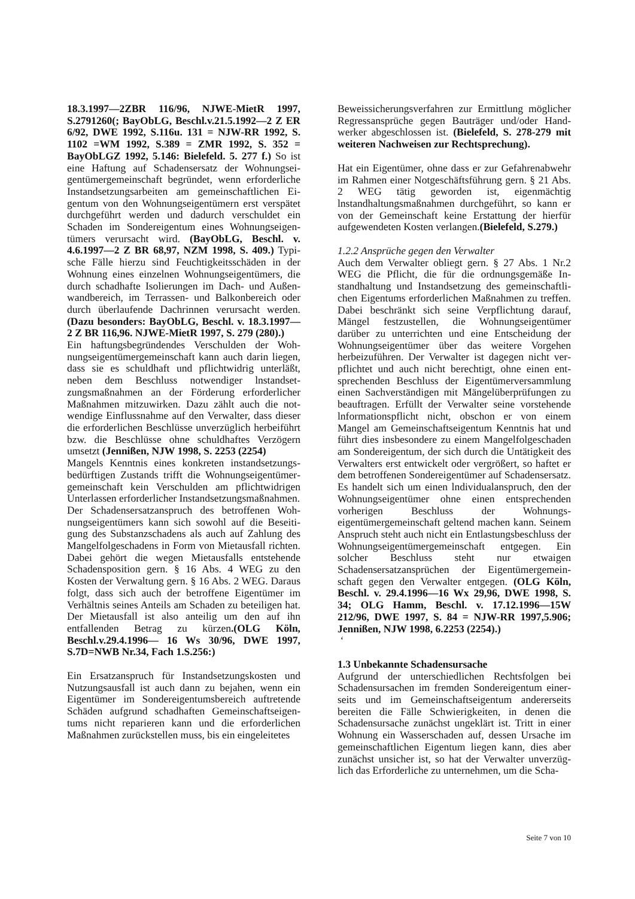18.3.1997—2ZBR 116/96, NJWE-MietR 1997, S.2791260(; BayObLG, Beschl.v.21.5.1992—2 Z ER 6/92, DWE 1992, S.116u. 131 = NJW-RR 1992, S. 1102 =WM 1992, S.389 = ZMR 1992, S. 352 = BayObLGZ 1992, 5.146: Bielefeld. 5. 277 f.) So ist eine Haftung auf Schadensersatz der Wohnungsei­gentümergemeinschaft begründet, wenn erforderliche Instandsetzungsarbeiten am gemeinschaftlichen Ei­gentum von den Wohnungseigentümern erst verspätet durchgeführt werden und dadurch verschuldet ein Schaden im Sondereigentum eines Wohnungseigen­tümers verursacht wird. (BayObLG, Beschl. v. 4.6.1997—2 Z BR 68,97, NZM 1998, S. 409.) Typi­sche Fälle hierzu sind Feuchtigkeitsschäden in der Wohnung eines einzelnen Wohnungseigentümers, die durch schadhafte Isolierungen im Dach- und Außen­wandbereich, im Terrassen- und Balkonbereich oder durch überlaufende Dachrinnen verursacht werden. (Dazu besonders: BayObLG, Beschl. v. 18.3.1997—2 Z BR 116,96. NJWE-MietR 1997, S. 279 (280).)
Ein haftungsbegründendes Verschulden der Woh­nungseigentümergemeinschaft kann auch darin lie­gen, dass sie es schuldhaft und pflichtwidrig unter­läßt, neben dem Beschluss notwendiger lnstandset­zungsmaßnahmen an der Förderung erforderlicher Maßnahmen mitzuwirken. Dazu zählt auch die not­wendige Einflussnahme auf den Verwalter, dass die­ser die erforderlichen Beschlüsse unverzüglich her­beiführt bzw. die Beschlüsse ohne schuldhaftes Ver­zögern umsetzt (Jennißen, NJW 1998, S. 2253 (2254)
Mangels Kenntnis eines konkreten instandsetzungs­bedürftigen Zustands trifft die Wohnungseigentümer­gemeinschaft kein Verschulden am pflichtwidrigen Unterlassen erforderlicher Instandsetzungsmaßnah­men.
Der Schadensersatzanspruch des betroffenen Woh­nungseigentümers kann sich sowohl auf die Beseiti­gung des Substanzschadens als auch auf Zahlung des Mangelfolgeschadens in Form von Mietausfall rich­ten. Dabei gehört die wegen Mietausfalls entstehende Schadensposition gern. § 16 Abs. 4 WEG zu den Kosten der Verwaltung gern. § 16 Abs. 2 WEG. Dar­aus folgt, dass sich auch der betroffene Eigentümer im Verhältnis seines Anteils am Schaden zu beteili­gen hat. Der Mietausfall ist also anteilig um den auf ihn entfallenden Betrag zu kürzen.(OLG Köln, Beschl.v.29.4.1996— 16 Ws 30/96, DWE 1997, S.7D=NWB Nr.34, Fach 1.S.256:)
Ein Ersatzanspruch für Instandsetzungskosten und Nutzungsausfall ist auch dann zu bejahen, wenn ein Eigentümer im Sondereigentumsbereich auftretende Schäden aufgrund schadhaften Gemeinschaftseigen­tums nicht reparieren kann und die erforderlichen Maßnahmen zurückstellen muss, bis ein eingeleitetes
Beweissicherungsverfahren zur Ermittlung möglicher Regressansprüche gegen Bauträger und/oder Hand­werker abgeschlossen ist. (Bielefeld, S. 278-279 mit weiteren Nachweisen zur Rechtsprechung).
Hat ein Eigentümer, ohne dass er zur Gefahrenabwehr im Rahmen einer Notgeschäftsführung gern. § 21 Abs. 2 WEG tätig geworden ist, eigenmächtig lnstandhaltungsmaßnahmen durchgeführt, so kann er von der Gemeinschaft keine Erstattung der hierfür aufgewendeten Kosten verlangen.(Bielefeld, S.279.)
1.2.2 Ansprüche gegen den Verwalter
Auch dem Verwalter obliegt gern. § 27 Abs. 1 Nr.2 WEG die Pflicht, die für die ordnungsgemäße In­standhaltung und Instandsetzung des gemeinschaftli­chen Eigentums erforderlichen Maßnahmen zu tref­fen. Dabei beschränkt sich seine Verpflichtung dar­auf, Mängel festzustellen, die Wohnungseigentümer darüber zu unterrichten und eine Entscheidung der Wohnungseigentümer über das weitere Vorgehen herbeizuführen. Der Verwalter ist dagegen nicht ver­pflichtet und auch nicht berechtigt, ohne einen ent­sprechenden Beschluss der Eigentümerversammlung einen Sachverständigen mit Mängelüberprüfungen zu beauftragen. Erfüllt der Verwalter seine vorstehende lnformationspflicht nicht, obschon er von einem Mangel am Gemeinschaftseigentum Kenntnis hat und führt dies insbesondere zu einem Mangelfolgescha­den am Sondereigentum, der sich durch die Untätig­keit des Verwalters erst entwickelt oder vergrößert, so haftet er dem betroffenen Sondereigentümer auf Schadensersatz. Es handelt sich um einen lndividua­lanspruch, den der Wohnungseigentümer ohne einen entsprechenden vorherigen Beschluss der Wohnungs­eigentümergemeinschaft geltend machen kann. Sei­nem Anspruch steht auch nicht ein Entlastungsbe­schluss der Wohnungseigentümergemeinschaft ent­gegen. Ein solcher Beschluss steht nur etwaigen Schadensersatzansprüchen der Eigentümergemein­schaft gegen den Verwalter entgegen. (OLG Köln, Beschl. v. 29.4.1996—16 Wx 29,96, DWE 1998, S. 34; OLG Hamm, Beschl. v. 17.12.1996—15W 212/96, DWE 1997, S. 84 = NJW-RR 1997,5.906; Jennißen, NJW 1998, 6.2253 (2254).)
‘
1.3 Unbekannte Schadensursache
Aufgrund der unterschiedlichen Rechtsfolgen bei Schadensursachen im fremden Sondereigentum einer­seits und im Gemeinschaftseigentum andererseits bereiten die Fälle Schwierigkeiten, in denen die Schadensursache zunächst ungeklärt ist. Tritt in einer Wohnung ein Wasserschaden auf, dessen Ursache im gemeinschaftlichen Eigentum liegen kann, dies aber zunächst unsicher ist, so hat der Verwalter unverzüg­lich das Erforderliche zu unternehmen, um die Scha-
Seite 7 von 10